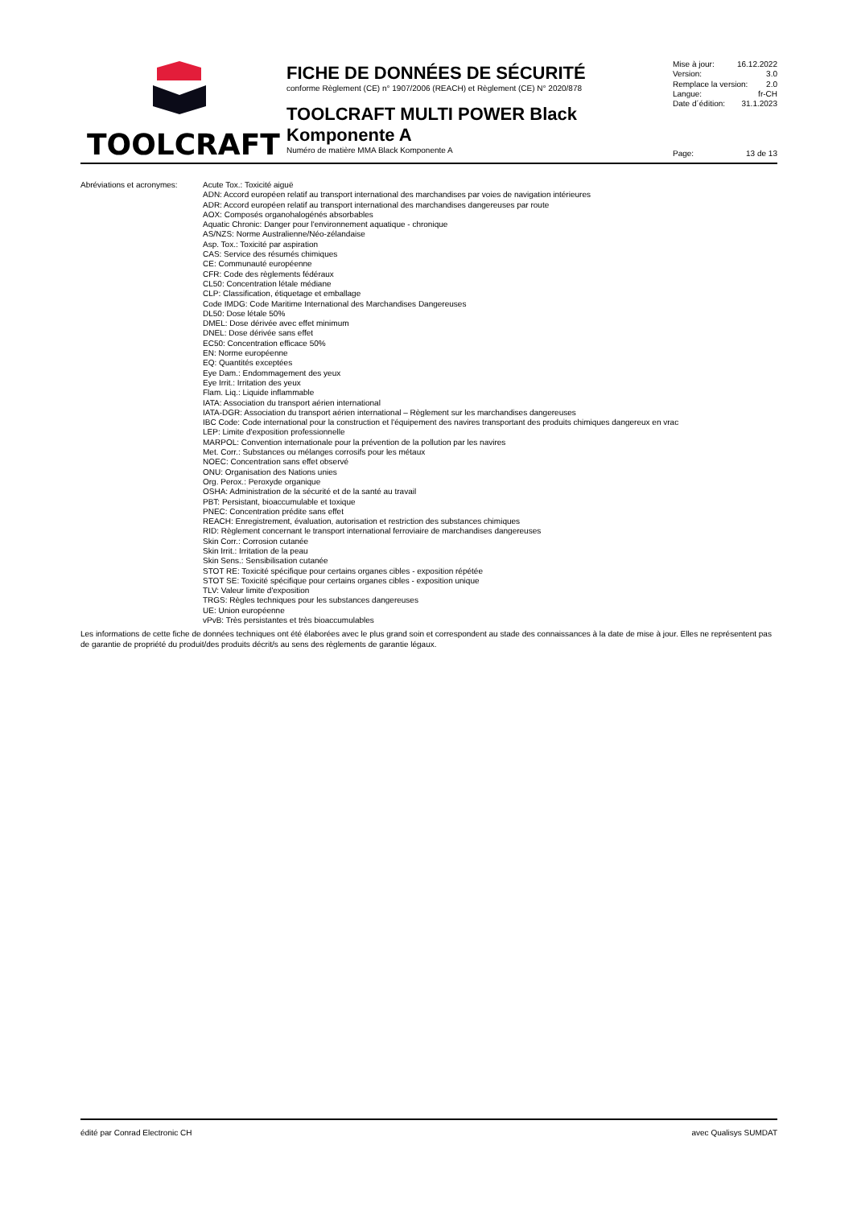TOOLCRAFT
FICHE DE DONNÉES DE SÉCURITÉ
conforme Règlement (CE) n° 1907/2006 (REACH) et Règlement (CE) N° 2020/878
TOOLCRAFT MULTI POWER Black Komponente A
Numéro de matière MMA Black Komponente A
Mise à jour: 16.12.2022
Version: 3.0
Remplace la version: 2.0
Langue: fr-CH
Date d´édition: 31.1.2023
Page: 13 de 13
Abréviations et acronymes:
Acute Tox.: Toxicité aiguë
ADN: Accord européen relatif au transport international des marchandises par voies de navigation intérieures
ADR: Accord européen relatif au transport international des marchandises dangereuses par route
AOX: Composés organohalogénés absorbables
Aquatic Chronic: Danger pour l'environnement aquatique - chronique
AS/NZS: Norme Australienne/Néo-zélandaise
Asp. Tox.: Toxicité par aspiration
CAS: Service des résumés chimiques
CE: Communauté européenne
CFR: Code des règlements fédéraux
CL50: Concentration létale médiane
CLP: Classification, étiquetage et emballage
Code IMDG: Code Maritime International des Marchandises Dangereuses
DL50: Dose létale 50%
DMEL: Dose dérivée avec effet minimum
DNEL: Dose dérivée sans effet
EC50: Concentration efficace 50%
EN: Norme européenne
EQ: Quantités exceptées
Eye Dam.: Endommagement des yeux
Eye Irrit.: Irritation des yeux
Flam. Liq.: Liquide inflammable
IATA: Association du transport aérien international
IATA-DGR: Association du transport aérien international – Règlement sur les marchandises dangereuses
IBC Code: Code international pour la construction et l'équipement des navires transportant des produits chimiques dangereux en vrac
LEP: Limite d'exposition professionnelle
MARPOL: Convention internationale pour la prévention de la pollution par les navires
Met. Corr.: Substances ou mélanges corrosifs pour les métaux
NOEC: Concentration sans effet observé
ONU: Organisation des Nations unies
Org. Perox.: Peroxyde organique
OSHA: Administration de la sécurité et de la santé au travail
PBT: Persistant, bioaccumulable et toxique
PNEC: Concentration prédite sans effet
REACH: Enregistrement, évaluation, autorisation et restriction des substances chimiques
RID: Règlement concernant le transport international ferroviaire de marchandises dangereuses
Skin Corr.: Corrosion cutanée
Skin Irrit.: Irritation de la peau
Skin Sens.: Sensibilisation cutanée
STOT RE: Toxicité spécifique pour certains organes cibles - exposition répétée
STOT SE: Toxicité spécifique pour certains organes cibles - exposition unique
TLV: Valeur limite d'exposition
TRGS: Règles techniques pour les substances dangereuses
UE: Union européenne
vPvB: Très persistantes et très bioaccumulables
Les informations de cette fiche de données techniques ont été élaborées avec le plus grand soin et correspondent au stade des connaissances à la date de mise à jour. Elles ne représentent pas de garantie de propriété du produit/des produits décrit/s au sens des règlements de garantie légaux.
édité par Conrad Electronic CH avec Qualisys SUMDAT